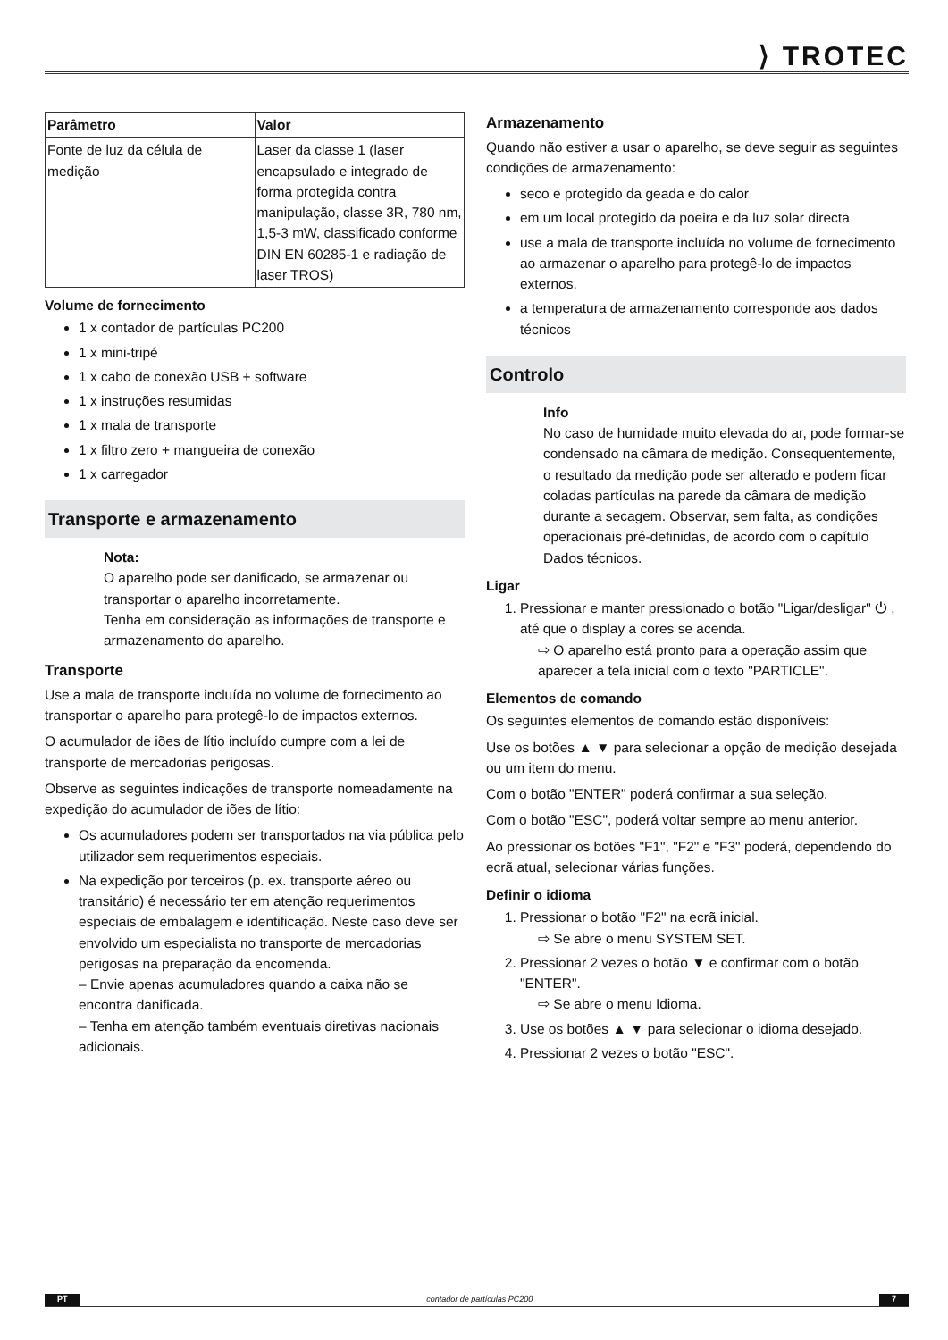⟩ TROTEC
| Parâmetro | Valor |
| --- | --- |
| Fonte de luz da célula de medição | Laser da classe 1 (laser encapsulado e integrado de forma protegida contra manipulação, classe 3R, 780 nm, 1,5-3 mW, classificado conforme DIN EN 60285-1 e radiação de laser TROS) |
Volume de fornecimento
1 x contador de partículas PC200
1 x mini-tripé
1 x cabo de conexão USB + software
1 x instruções resumidas
1 x mala de transporte
1 x filtro zero + mangueira de conexão
1 x carregador
Transporte e armazenamento
Nota:
O aparelho pode ser danificado, se armazenar ou transportar o aparelho incorretamente.
Tenha em consideração as informações de transporte e armazenamento do aparelho.
Transporte
Use a mala de transporte incluída no volume de fornecimento ao transportar o aparelho para protegê-lo de impactos externos.
O acumulador de iões de lítio incluído cumpre com a lei de transporte de mercadorias perigosas.
Observe as seguintes indicações de transporte nomeadamente na expedição do acumulador de iões de lítio:
Os acumuladores podem ser transportados na via pública pelo utilizador sem requerimentos especiais.
Na expedição por terceiros (p. ex. transporte aéreo ou transitário) é necessário ter em atenção requerimentos especiais de embalagem e identificação. Neste caso deve ser envolvido um especialista no transporte de mercadorias perigosas na preparação da encomenda.
– Envie apenas acumuladores quando a caixa não se encontra danificada.
– Tenha em atenção também eventuais diretivas nacionais adicionais.
Armazenamento
Quando não estiver a usar o aparelho, se deve seguir as seguintes condições de armazenamento:
seco e protegido da geada e do calor
em um local protegido da poeira e da luz solar directa
use a mala de transporte incluída no volume de fornecimento ao armazenar o aparelho para protegê-lo de impactos externos.
a temperatura de armazenamento corresponde aos dados técnicos
Controlo
Info
No caso de humidade muito elevada do ar, pode formar-se condensado na câmara de medição. Consequentemente, o resultado da medição pode ser alterado e podem ficar coladas partículas na parede da câmara de medição durante a secagem. Observar, sem falta, as condições operacionais pré-definidas, de acordo com o capítulo Dados técnicos.
Ligar
1. Pressionar e manter pressionado o botão "Ligar/desligar" ⏻ , até que o display a cores se acenda.
⇨ O aparelho está pronto para a operação assim que aparecer a tela inicial com o texto "PARTICLE".
Elementos de comando
Os seguintes elementos de comando estão disponíveis:
Use os botões ▲ ▼ para selecionar a opção de medição desejada ou um item do menu.
Com o botão "ENTER" poderá confirmar a sua seleção.
Com o botão "ESC", poderá voltar sempre ao menu anterior.
Ao pressionar os botões "F1", "F2" e "F3" poderá, dependendo do ecrã atual, selecionar várias funções.
Definir o idioma
1. Pressionar o botão "F2" na ecrã inicial.
⇨ Se abre o menu SYSTEM SET.
2. Pressionar 2 vezes o botão ▼ e confirmar com o botão "ENTER".
⇨ Se abre o menu Idioma.
3. Use os botões ▲ ▼ para selecionar o idioma desejado.
4. Pressionar 2 vezes o botão "ESC".
PT contador de partículas PC200 7